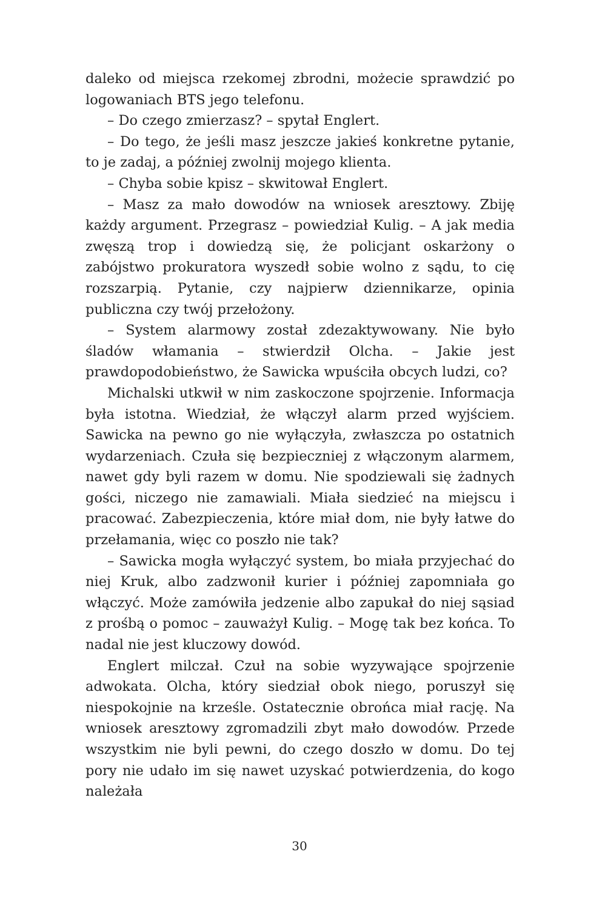daleko od miejsca rzekomej zbrodni, możecie sprawdzić po logowaniach BTS jego telefonu.
– Do czego zmierzasz? – spytał Englert.
– Do tego, że jeśli masz jeszcze jakieś konkretne pytanie, to je zadaj, a później zwolnij mojego klienta.
– Chyba sobie kpisz – skwitował Englert.
– Masz za mało dowodów na wniosek aresztowy. Zbiję każdy argument. Przegrasz – powiedział Kulig. – A jak media zwęszą trop i dowiedzą się, że policjant oskarżony o zabójstwo prokuratora wyszedł sobie wolno z sądu, to cię rozszarpią. Pytanie, czy najpierw dziennikarze, opinia publiczna czy twój przełożony.
– System alarmowy został zdezaktywowany. Nie było śladów włamania – stwierdził Olcha. – Jakie jest prawdopodobieństwo, że Sawicka wpuściła obcych ludzi, co?
Michalski utkwił w nim zaskoczone spojrzenie. Informacja była istotna. Wiedział, że włączył alarm przed wyjściem. Sawicka na pewno go nie wyłączyła, zwłaszcza po ostatnich wydarzeniach. Czuła się bezpieczniej z włączonym alarmem, nawet gdy byli razem w domu. Nie spodziewali się żadnych gości, niczego nie zamawiali. Miała siedzieć na miejscu i pracować. Zabezpieczenia, które miał dom, nie były łatwe do przełamania, więc co poszło nie tak?
– Sawicka mogła wyłączyć system, bo miała przyjechać do niej Kruk, albo zadzwonił kurier i później zapomniała go włączyć. Może zamówiła jedzenie albo zapukał do niej sąsiad z prośbą o pomoc – zauważył Kulig. – Mogę tak bez końca. To nadal nie jest kluczowy dowód.
Englert milczał. Czuł na sobie wyzywające spojrzenie adwokata. Olcha, który siedział obok niego, poruszył się niespokojnie na krześle. Ostatecznie obrońca miał rację. Na wniosek aresztowy zgromadzili zbyt mało dowodów. Przede wszystkim nie byli pewni, do czego doszło w domu. Do tej pory nie udało im się nawet uzyskać potwierdzenia, do kogo należała
30